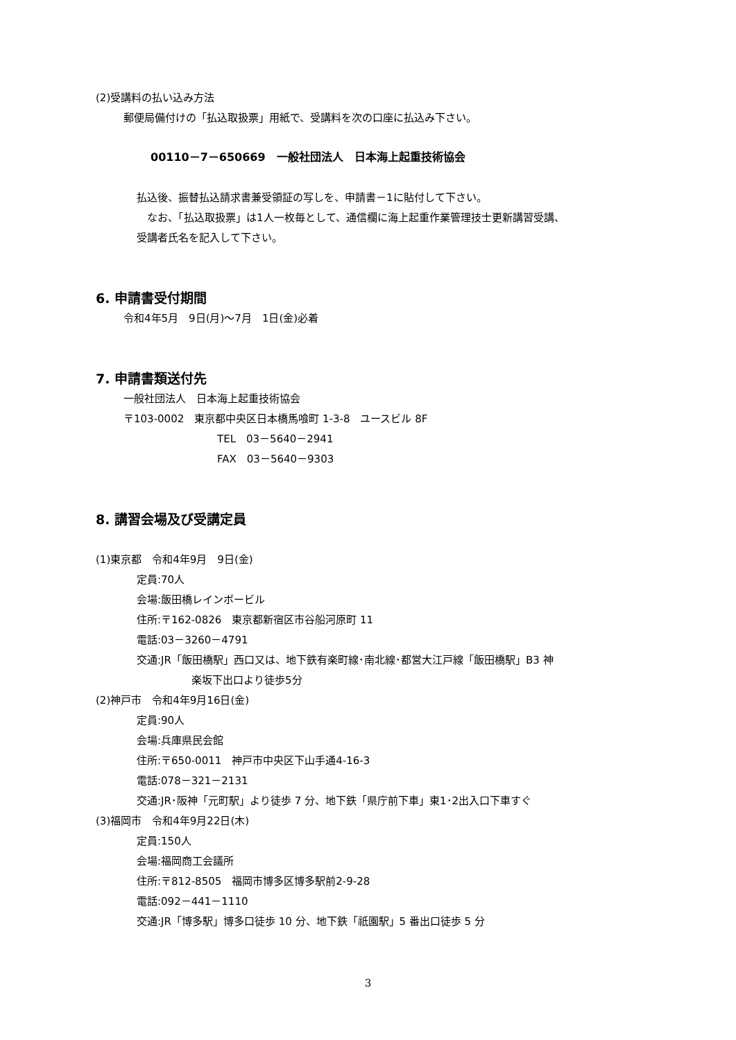(2)受講料の払い込み方法
郵便局備付けの「払込取扱票」用紙で、受講料を次の口座に払込み下さい。
00110－7－650669　一般社団法人　日本海上起重技術協会
払込後、振替払込請求書兼受領証の写しを、申請書－1に貼付して下さい。
　なお、「払込取扱票」は1人一枚毎として、通信欄に海上起重作業管理技士更新講習受講、
受講者氏名を記入して下さい。
6. 申請書受付期間
令和4年5月　9日(月)～7月　1日(金)必着
7. 申請書類送付先
一般社団法人　日本海上起重技術協会
〒103-0002　東京都中央区日本橋馬喰町 1-3-8　ユースビル 8F
TEL　03－5640－2941
FAX　03－5640－9303
8. 講習会場及び受講定員
(1)東京都　令和4年9月　9日(金)
定員:70人
会場:飯田橋レインボービル
住所:〒162-0826　東京都新宿区市谷船河原町 11
電話:03－3260－4791
交通:JR「飯田橋駅」西口又は、地下鉄有楽町線･南北線･都営大江戸線「飯田橋駅」B3 神
楽坂下出口より徒歩5分
(2)神戸市　令和4年9月16日(金)
定員:90人
会場:兵庫県民会館
住所:〒650-0011　神戸市中央区下山手通4-16-3
電話:078－321－2131
交通:JR･阪神「元町駅」より徒歩 7 分、地下鉄「県庁前下車」東1･2出入口下車すぐ
(3)福岡市　令和4年9月22日(木)
定員:150人
会場:福岡商工会議所
住所:〒812-8505　福岡市博多区博多駅前2-9-28
電話:092－441－1110
交通:JR「博多駅」博多口徒歩 10 分、地下鉄「祇園駅」5 番出口徒歩 5 分
3